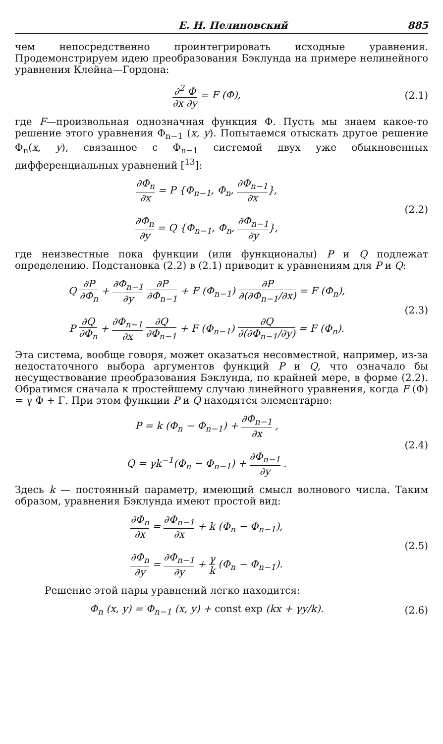Е. Н. Пелиновский 885
чем непосредственно проинтегрировать исходные уравнения. Продемонстрируем идею преобразования Бэклунда на примере нелинейного уравнения Клейна—Гордона:
∂<sup>2</sup> Φ ∂x ∂y = F (Φ), (2.1)
где F—произвольная однозначная функция Φ. Пусть мы знаем какое-то решение этого уравнения Φ<sub>n−1</sub> (x, y). Попытаемся отыскать другое решение Φ<sub>n</sub>(x, y), связанное с Φ<sub>n−1</sub> системой двух уже обыкновенных дифференциальных уравнений [<sup>13</sup>]:
∂Φ<sub>n</sub> ∂x = P {Φ<sub>n−1</sub>, Φ<sub>n</sub>, ∂Φ<sub>n−1</sub> ∂x},
∂Φ<sub>n</sub> ∂y = Q {Φ<sub>n−1</sub>, Φ<sub>n</sub>, ∂Φ<sub>n−1</sub> ∂y},
(2.2)
где неизвестные пока функции (или функционалы) P и Q подлежат определению. Подстановка (2.2) в (2.1) приводит к уравнениям для P и Q:
Q ∂P ∂Φ<sub>n</sub> + ∂Φ<sub>n−1</sub> ∂y ∂P ∂Φ<sub>n−1</sub> + F (Φ<sub>n−1</sub>) ∂P ∂(∂Φ<sub>n−1</sub>/∂x) = F (Φ<sub>n</sub>),
P ∂Q ∂Φ<sub>n</sub> + ∂Φ<sub>n−1</sub> ∂x ∂Q ∂Φ<sub>n−1</sub> + F (Φ<sub>n−1</sub>) ∂Q ∂(∂Φ<sub>n−1</sub>/∂y) = F (Φ<sub>n</sub>).
(2.3)
Эта система, вообще говоря, может оказаться несовместной, например, из-за недостаточного выбора аргументов функций P и Q, что означало бы несуществование преобразования Бэклунда, по крайней мере, в форме (2.2). Обратимся сначала к простейшему случаю линейного уравнения, когда F (Φ) = γ Φ + Γ. При этом функции P и Q находятся элементарно:
P = k (Φ<sub>n</sub> − Φ<sub>n−1</sub>) + ∂Φ<sub>n−1</sub> ∂x ,
Q = γk<sup>−1</sup>(Φ<sub>n</sub> − Φ<sub>n−1</sub>) + ∂Φ<sub>n−1</sub> ∂y .
(2.4)
Здесь k — постоянный параметр, имеющий смысл волнового числа. Таким образом, уравнения Бэклунда имеют простой вид:
∂Φ<sub>n</sub> ∂x = ∂Φ<sub>n−1</sub> ∂x + k (Φ<sub>n</sub> − Φ<sub>n−1</sub>),
∂Φ<sub>n</sub> ∂y = ∂Φ<sub>n−1</sub> ∂y + γ k (Φ<sub>n</sub> − Φ<sub>n−1</sub>).
(2.5)
Решение этой пары уравнений легко находится:
Φ<sub>n</sub> (x, y) = Φ<sub>n−1</sub> (x, y) + const exp (kx + γy/k).
(2.6)